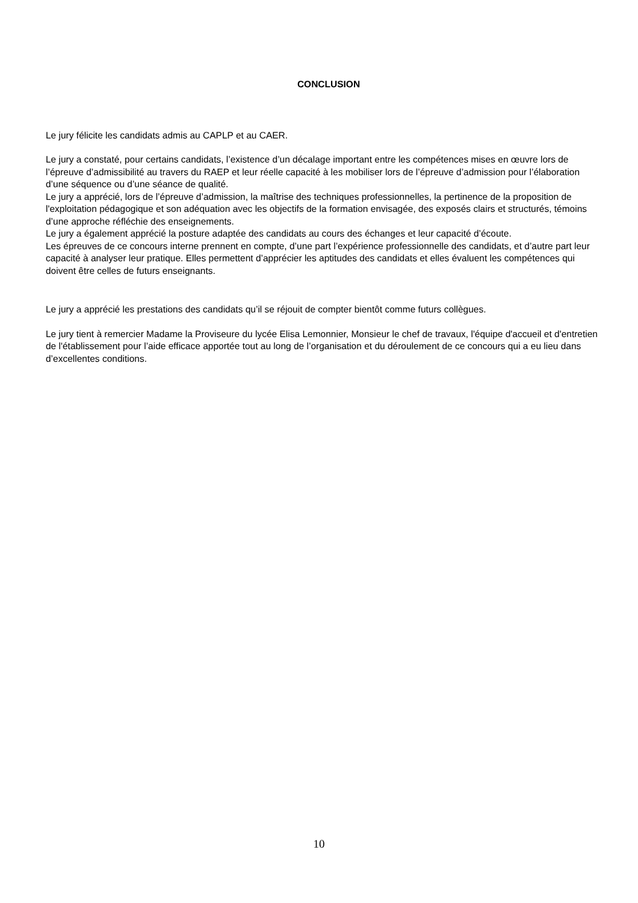CONCLUSION
Le jury félicite les candidats admis au CAPLP et au CAER.
Le jury a constaté, pour certains candidats, l’existence d’un décalage important entre les compétences mises en œuvre lors de l’épreuve d’admissibilité au travers du RAEP et leur réelle capacité à les mobiliser lors de l’épreuve d’admission pour l’élaboration d’une séquence ou d’une séance de qualité.
Le jury a apprécié, lors de l’épreuve d’admission, la maîtrise des techniques professionnelles, la pertinence de la proposition de l'exploitation pédagogique et son adéquation avec les objectifs de la formation envisagée, des exposés clairs et structurés, témoins d’une approche réfléchie des enseignements.
Le jury a également apprécié la posture adaptée des candidats au cours des échanges et leur capacité d’écoute.
Les épreuves de ce concours interne prennent en compte, d’une part l’expérience professionnelle des candidats, et d’autre part leur capacité à analyser leur pratique. Elles permettent d’apprécier les aptitudes des candidats et elles évaluent les compétences qui doivent être celles de futurs enseignants.
Le jury a apprécié les prestations des candidats qu’il se réjouit de compter bientôt comme futurs collègues.
Le jury tient à remercier Madame la Proviseure du lycée Elisa Lemonnier, Monsieur le chef de travaux, l'équipe d'accueil et d'entretien de l'établissement pour l’aide efficace apportée tout au long de l’organisation et du déroulement de ce concours qui a eu lieu dans d’excellentes conditions.
10